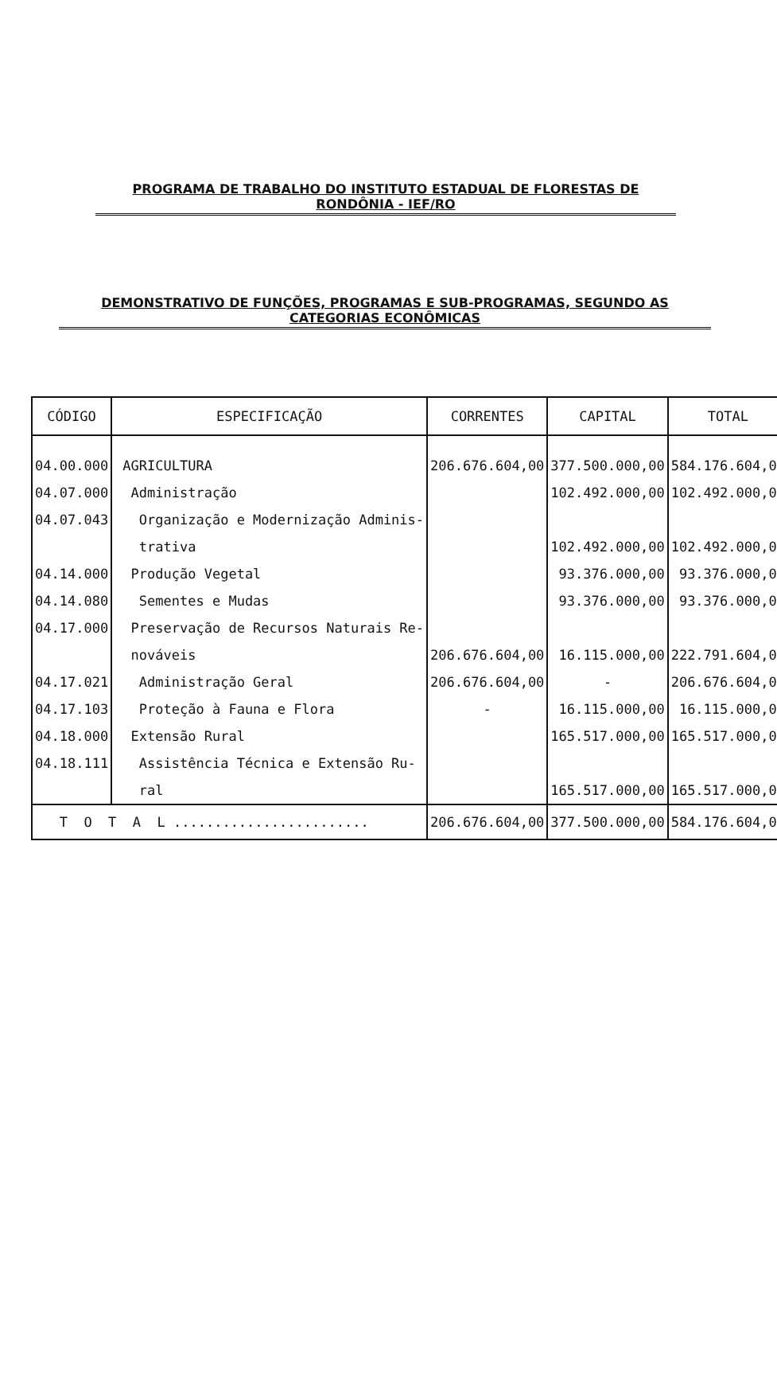PROGRAMA DE TRABALHO DO INSTITUTO ESTADUAL DE FLORESTAS DE RONDÔNIA - IEF/RO
DEMONSTRATIVO DE FUNÇÕES, PROGRAMAS E SUB-PROGRAMAS, SEGUNDO AS CATEGORIAS ECONÔMICAS
| CÓDIGO | ESPECIFICAÇÃO | CORRENTES | CAPITAL | TOTAL |
| --- | --- | --- | --- | --- |
| 04.00.000 | AGRICULTURA | 206.676.604,00 | 377.500.000,00 | 584.176.604,00 |
| 04.07.000 | Administração | | 102.492.000,00 | 102.492.000,00 |
| 04.07.043 | Organização e Modernização Adminis- | | | |
| | trativa | | 102.492.000,00 | 102.492.000,00 |
| 04.14.000 | Produção Vegetal | | 93.376.000,00 | 93.376.000,00 |
| 04.14.080 | Sementes e Mudas | | 93.376.000,00 | 93.376.000,00 |
| 04.17.000 | Preservação de Recursos Naturais Re- | | | |
| | nováveis | 206.676.604,00 | 16.115.000,00 | 222.791.604,00 |
| 04.17.021 | Administração Geral | 206.676.604,00 | - | 206.676.604,00 |
| 04.17.103 | Proteção à Fauna e Flora | - | 16.115.000,00 | 16.115.000,00 |
| 04.18.000 | Extensão Rural | | 165.517.000,00 | 165.517.000,00 |
| 04.18.111 | Assistência Técnica e Extensão Ru- | | | |
| | ral | | 165.517.000,00 | 165.517.000,00 |
| T O T A L ........................ | | 206.676.604,00 | 377.500.000,00 | 584.176.604,00 |